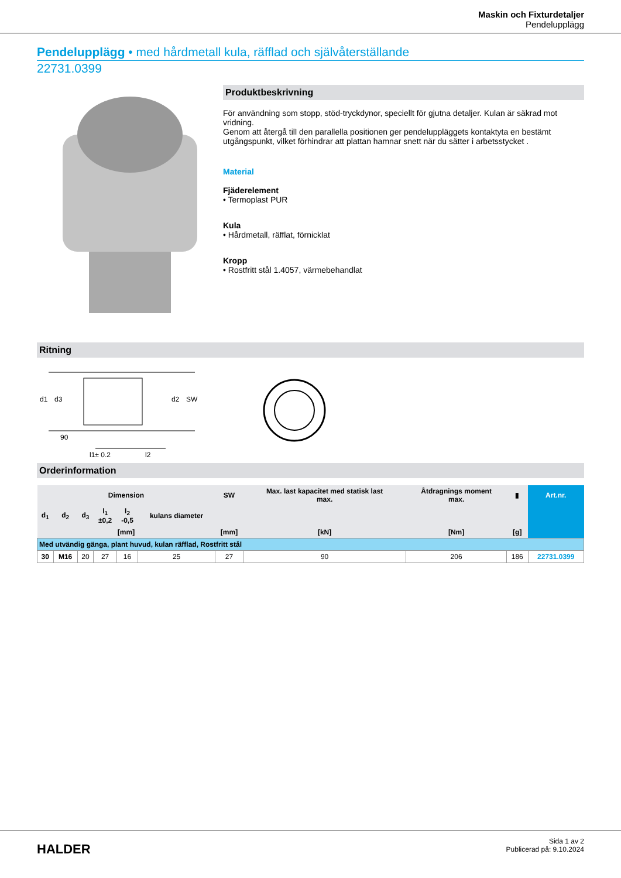Maskin och Fixturdetaljer
Pendelupplägg
Pendelupplägg • med hårdmetall kula, räfflad och självåterställande
22731.0399
Produktbeskrivning
För användning som stopp, stöd-tryckdynor, speciellt för gjutna detaljer. Kulan är säkrad mot vridning.
Genom att återgå till den parallella positionen ger pendeluppläggets kontaktyta en bestämt utgångspunkt, vilket förhindrar att plattan hamnar snett när du sätter i arbetsstycket .
Material
Fjäderelement
• Termoplast PUR
Kula
• Hårdmetall, räfflat, förnicklat
Kropp
• Rostfritt stål 1.4057, värmebehandlat
Ritning
d1
d3
d2
SW
90
l1± 0.2
l2
Orderinformation
| Dimension | | | | | | SW | Max. last kapacitet med statisk last max. | Åtdragnings moment max. | ▮ | Art.nr. |
| --- | --- | --- | --- | --- | --- | --- | --- | --- | --- | --- |
| d<sub>1</sub> | d<sub>2</sub> | d<sub>3</sub> | l<sub>1</sub> ±0,2 | l<sub>2</sub> -0,5 | kulans diameter | | | | | |
| [mm] | | | | | | [mm] | [kN] | [Nm] | [g] | |
| Med utvändig gänga, plant huvud, kulan räfflad, Rostfritt stål | | | | | | | | | | |
| 30 | M16 | 20 | 27 | 16 | 25 | 27 | 90 | 206 | 186 | 22731.0399 |
HALDER
Sida 1 av 2
Publicerad på: 9.10.2024